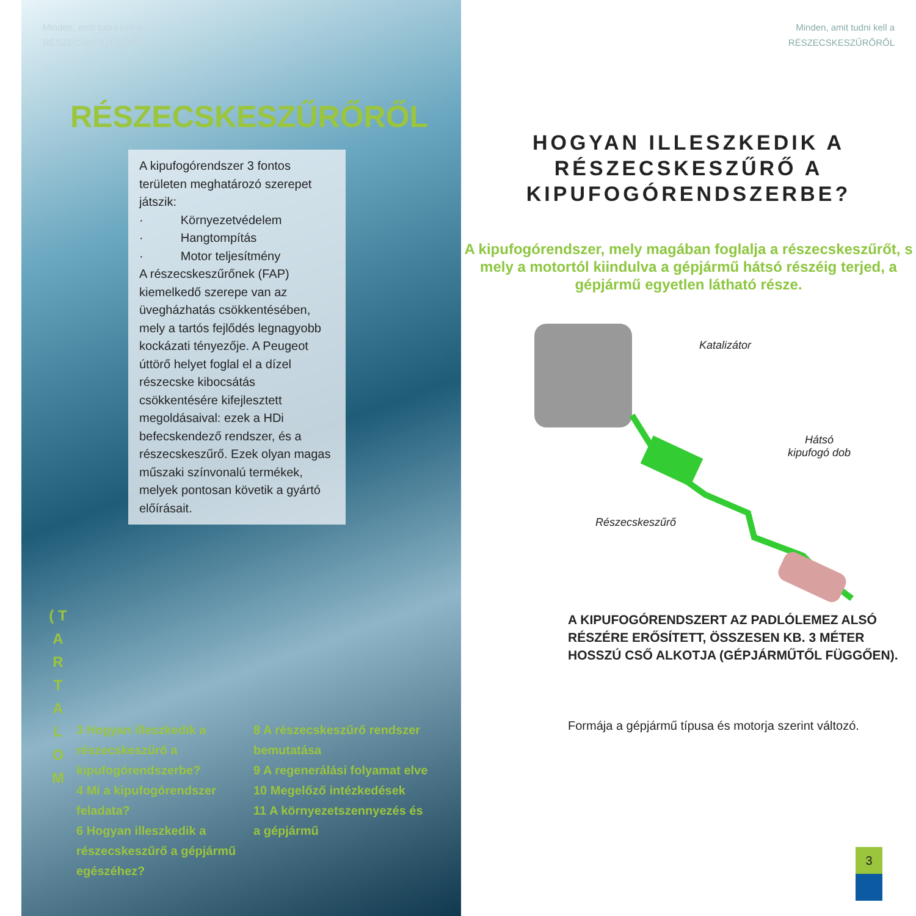Minden, amit tudni kell a
RÉSZECSKESZŰRŐRŐL
RÉSZECSKESZŰRŐRŐL
A kipufogórendszer 3 fontos területen meghatározó szerepet játszik:
· Környezetvédelem
· Hangtompítás
· Motor teljesítmény
A részecskeszűrőnek (FAP) kiemelkedő szerepe van az üvegházhatás csökkentésében, mely a tartós fejlődés legnagyobb kockázati tényezője. A Peugeot úttörő helyet foglal el a dízel részecske kibocsátás csökkentésére kifejlesztett megoldásaival: ezek a HDi befecskendező rendszer, és a részecskeszűrő. Ezek olyan magas műszaki színvonalú termékek, melyek pontosan követik a gyártó előírásait.
( T
A
R
T
A
L
O
M
3 Hogyan illeszkedik a részecskeszűrő a kipufogórendszerbe?
4 Mi a kipufogórendszer feladata?
6 Hogyan illeszkedik a részecskeszűrő a gépjármű egészéhez?
8 A részecskeszűrő rendszer bemutatása
9 A regenerálási folyamat elve
10 Megelőző intézkedések
11 A környezetszennyezés és a gépjármű
Minden, amit tudni kell a
RÉSZECSKESZŰRŐRŐL
HOGYAN ILLESZKEDIK A
RÉSZECSKESZŰRŐ A
KIPUFOGÓRENDSZERBE?
A kipufogórendszer, mely magában foglalja a részecskeszűrőt, s mely a motortól kiindulva a gépjármű hátsó részéig terjed, a gépjármű egyetlen látható része.
Katalizátor
Hátsó
kipufogó dob
Részecskeszűrő
A KIPUFOGÓRENDSZERT AZ PADLÓLEMEZ ALSÓ RÉSZÉRE ERŐSÍTETT, ÖSSZESEN KB. 3 MÉTER HOSSZÚ CSŐ ALKOTJA (GÉPJÁRMŰTŐL FÜGGŐEN).
Formája a gépjármű típusa és motorja szerint változó.
3